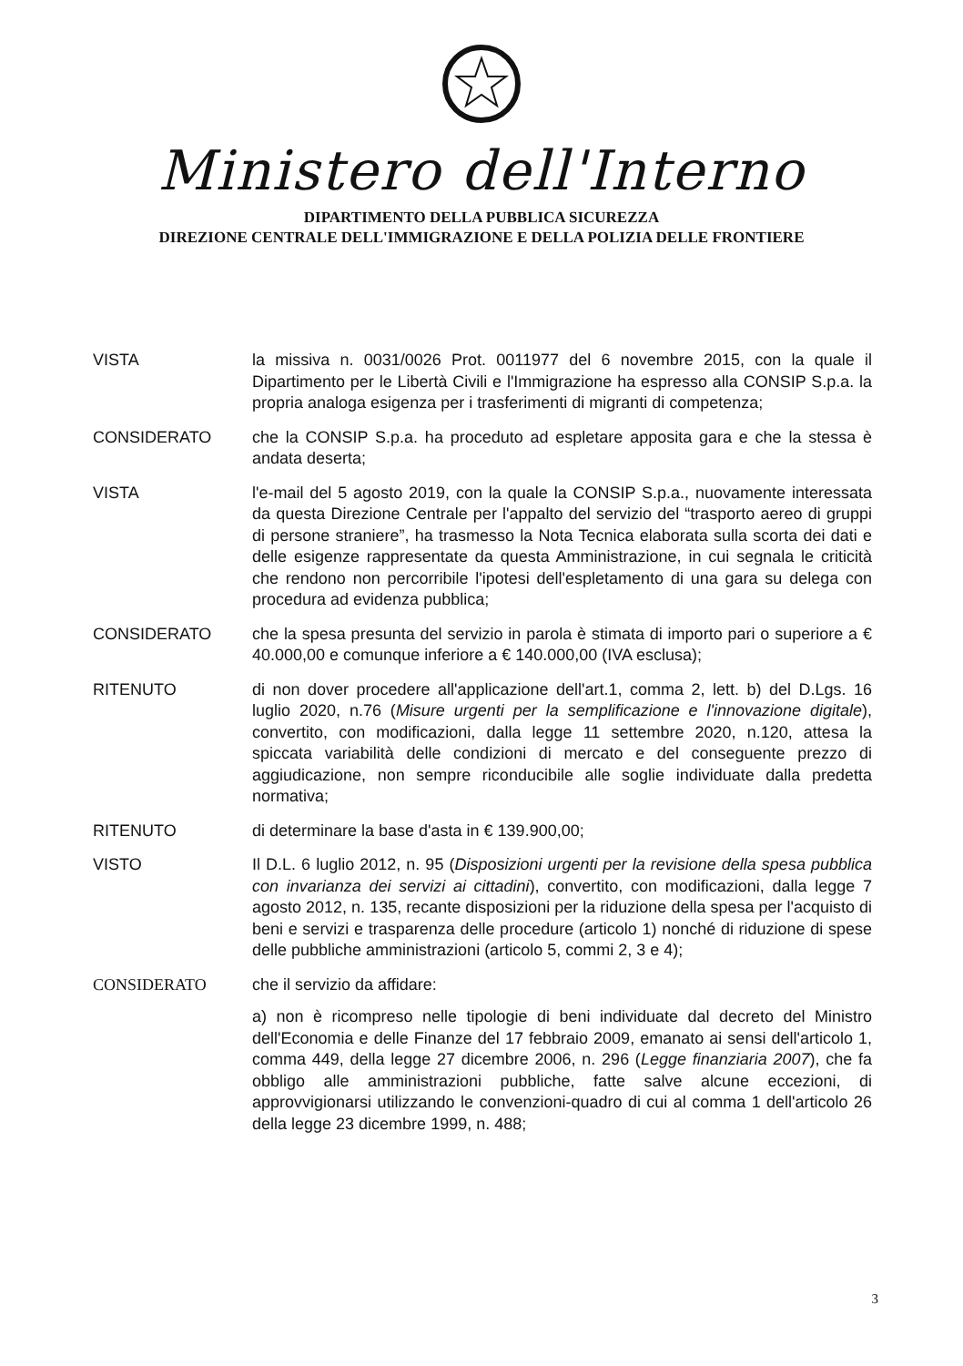Ministero dell'Interno
DIPARTIMENTO DELLA PUBBLICA SICUREZZA
DIREZIONE CENTRALE DELL'IMMIGRAZIONE E DELLA POLIZIA DELLE FRONTIERE
VISTA la missiva n. 0031/0026 Prot. 0011977 del 6 novembre 2015, con la quale il Dipartimento per le Libertà Civili e l'Immigrazione ha espresso alla CONSIP S.p.a. la propria analoga esigenza per i trasferimenti di migranti di competenza;
CONSIDERATO che la CONSIP S.p.a. ha proceduto ad espletare apposita gara e che la stessa è andata deserta;
VISTA l'e-mail del 5 agosto 2019, con la quale la CONSIP S.p.a., nuovamente interessata da questa Direzione Centrale per l'appalto del servizio del “trasporto aereo di gruppi di persone straniere”, ha trasmesso la Nota Tecnica elaborata sulla scorta dei dati e delle esigenze rappresentate da questa Amministrazione, in cui segnala le criticità che rendono non percorribile l'ipotesi dell'espletamento di una gara su delega con procedura ad evidenza pubblica;
CONSIDERATO che la spesa presunta del servizio in parola è stimata di importo pari o superiore a € 40.000,00 e comunque inferiore a € 140.000,00 (IVA esclusa);
RITENUTO di non dover procedere all'applicazione dell'art.1, comma 2, lett. b) del D.Lgs. 16 luglio 2020, n.76 (Misure urgenti per la semplificazione e l'innovazione digitale), convertito, con modificazioni, dalla legge 11 settembre 2020, n.120, attesa la spiccata variabilità delle condizioni di mercato e del conseguente prezzo di aggiudicazione, non sempre riconducibile alle soglie individuate dalla predetta normativa;
RITENUTO di determinare la base d'asta in € 139.900,00;
VISTO Il D.L. 6 luglio 2012, n. 95 (Disposizioni urgenti per la revisione della spesa pubblica con invarianza dei servizi ai cittadini), convertito, con modificazioni, dalla legge 7 agosto 2012, n. 135, recante disposizioni per la riduzione della spesa per l'acquisto di beni e servizi e trasparenza delle procedure (articolo 1) nonché di riduzione di spese delle pubbliche amministrazioni (articolo 5, commi 2, 3 e 4);
CONSIDERATO che il servizio da affidare:
a) non è ricompreso nelle tipologie di beni individuate dal decreto del Ministro dell'Economia e delle Finanze del 17 febbraio 2009, emanato ai sensi dell'articolo 1, comma 449, della legge 27 dicembre 2006, n. 296 (Legge finanziaria 2007), che fa obbligo alle amministrazioni pubbliche, fatte salve alcune eccezioni, di approvvigionarsi utilizzando le convenzioni-quadro di cui al comma 1 dell'articolo 26 della legge 23 dicembre 1999, n. 488;
3